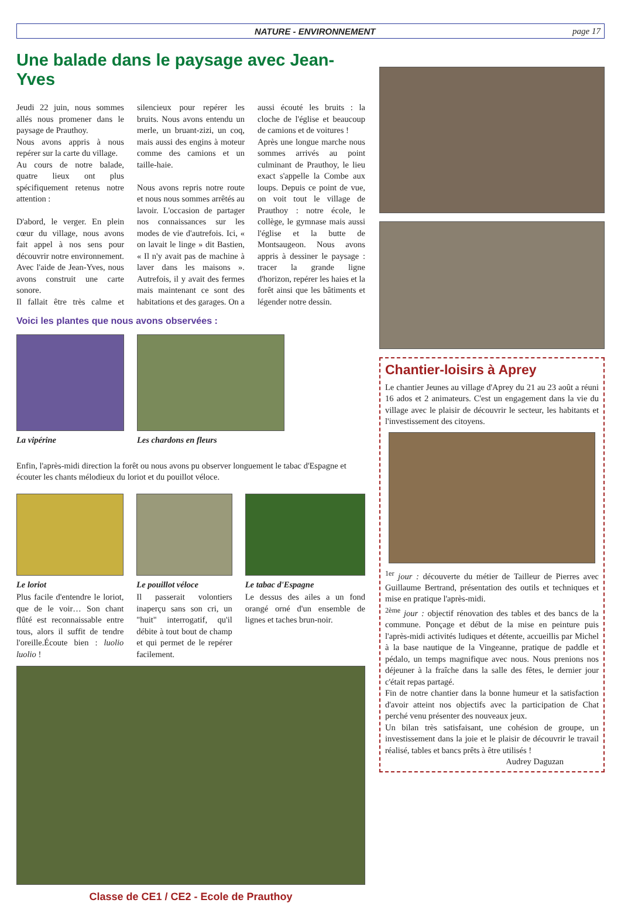NATURE - ENVIRONNEMENT page 17
Une balade dans le paysage avec Jean-Yves
Jeudi 22 juin, nous sommes allés nous promener dans le paysage de Prauthoy.
Nous avons appris à nous repérer sur la carte du village.
Au cours de notre balade, quatre lieux ont plus spécifiquement retenus notre attention :
D'abord, le verger. En plein cœur du village, nous avons fait appel à nos sens pour découvrir notre environnement. Avec l'aide de Jean-Yves, nous avons construit une carte sonore.
Il fallait être très calme et silencieux pour repérer les bruits. Nous avons entendu un merle, un bruant-zizi, un coq, mais aussi des engins à moteur comme des camions et un taille-haie.
Nous avons repris notre route et nous nous sommes arrêtés au lavoir. L'occasion de partager nos connaissances sur les modes de vie d'autrefois. Ici, « on lavait le linge » dit Bastien, « Il n'y avait pas de machine à laver dans les maisons ». Autrefois, il y avait des fermes mais maintenant ce sont des habitations et des garages. On a aussi écouté les bruits : la cloche de l'église et beaucoup de camions et de voitures !
Après une longue marche nous sommes arrivés au point culminant de Prauthoy, le lieu exact s'appelle la Combe aux loups. Depuis ce point de vue, on voit tout le village de Prauthoy : notre école, le collège, le gymnase mais aussi l'église et la butte de Montsaugeon. Nous avons appris à dessiner le paysage : tracer la grande ligne d'horizon, repérer les haies et la forêt ainsi que les bâtiments et légender notre dessin.
Voici les plantes que nous avons observées :
La vipérine Les chardons en fleurs
Enfin, l'après-midi direction la forêt ou nous avons pu observer longuement le tabac d'Espagne et écouter les chants mélodieux du loriot et du pouillot véloce.
Le loriot
Plus facile d'entendre le loriot, que de le voir… Son chant flûté est reconnaissable entre tous, alors il suffit de tendre l'oreille.Écoute bien : luolio luolio !
Le pouillot véloce
Il passerait volontiers inaperçu sans son cri, un "huit" interrogatif, qu'il débite à tout bout de champ et qui permet de le repérer facilement.
Le tabac d'Espagne
Le dessus des ailes a un fond orangé orné d'un ensemble de lignes et taches brun-noir.
Classe de CE1 / CE2 - Ecole de Prauthoy
Chantier-loisirs à Aprey
Le chantier Jeunes au village d'Aprey du 21 au 23 août a réuni 16 ados et 2 animateurs. C'est un engagement dans la vie du village avec le plaisir de découvrir le secteur, les habitants et l'investissement des citoyens.
<sup>1er</sup> jour : découverte du métier de Tailleur de Pierres avec Guillaume Bertrand, présentation des outils et techniques et mise en pratique l'après-midi.
<sup>2ème</sup> jour : objectif rénovation des tables et des bancs de la commune. Ponçage et début de la mise en peinture puis l'après-midi activités ludiques et détente, accueillis par Michel à la base nautique de la Vingeanne, pratique de paddle et pédalo, un temps magnifique avec nous. Nous prenions nos déjeuner à la fraîche dans la salle des fêtes, le dernier jour c'était repas partagé.
Fin de notre chantier dans la bonne humeur et la satisfaction d'avoir atteint nos objectifs avec la participation de Chat perché venu présenter des nouveaux jeux.
Un bilan très satisfaisant, une cohésion de groupe, un investissement dans la joie et le plaisir de découvrir le travail réalisé, tables et bancs prêts à être utilisés !
Audrey Daguzan